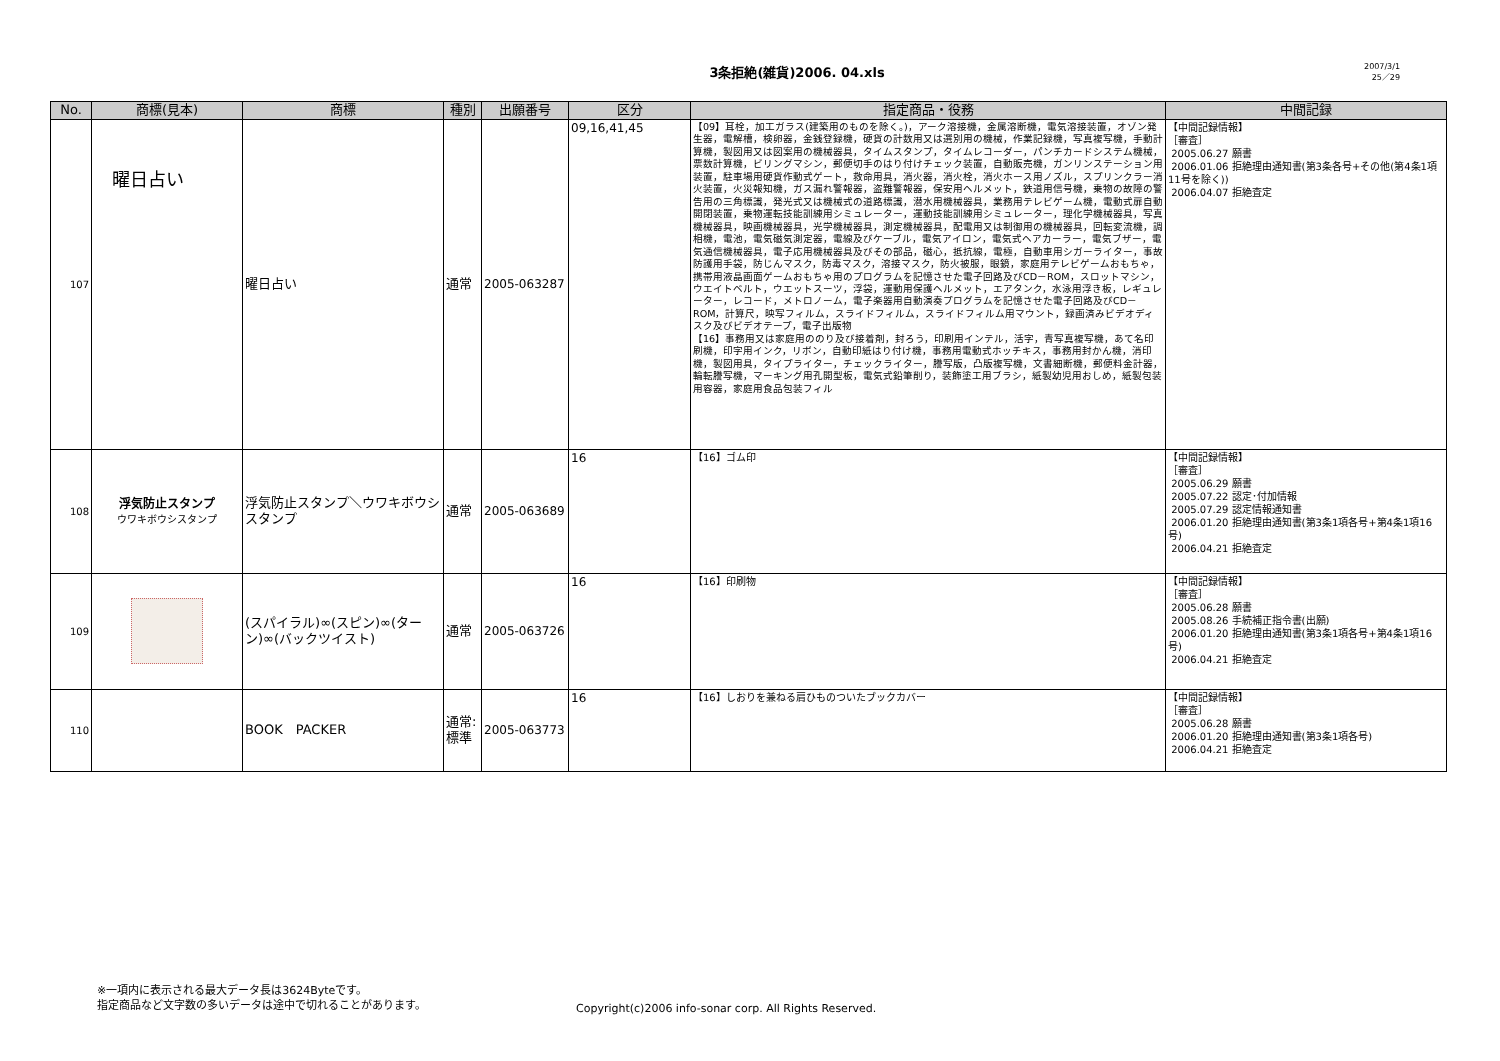3条拒絶(雑貨)2006. 04.xls
2007/3/1
25／29
| No. | 商標(見本) | 商標 | 種別 | 出願番号 | 区分 | 指定商品・役務 | 中間記録 |
| --- | --- | --- | --- | --- | --- | --- | --- |
| 107 | 曜日占い | 曜日占い | 通常 | 2005-063287 | 09,16,41,45 | 【09】耳栓，加工ガラス(建築用のものを除く。)，アーク溶接機，金属溶断機，電気溶接装置，オゾン発生器，電解槽，検卵器，金銭登録機，硬貨の計数用又は選別用の機械，作業記録機，写真複写機，手動計算機，製図用又は図案用の機械器具，タイムスタンプ，タイムレコーダー，パンチカードシステム機械，票数計算機，ビリングマシン，郵便切手のはり付けチェック装置，自動販売機，ガンリンステーション用装置，駐車場用硬貨作動式ゲート，救命用具，消火器，消火栓，消火ホース用ノズル，スプリンクラー消火装置，火災報知機，ガス漏れ警報器，盗難警報器，保安用ヘルメット，鉄道用信号機，乗物の故障の警告用の三角標識，発光式又は機械式の道路標識，潜水用機械器具，業務用テレビゲーム機，電動式扉自動開閉装置，乗物運転技能訓練用シミュレーター，運動技能訓練用シミュレーター，理化学機械器具，写真機械器具，映画機械器具，光学機械器具，測定機械器具，配電用又は制御用の機械器具，回転変流機，調相機，電池，電気磁気測定器，電線及びケーブル，電気アイロン，電気式ヘアカーラー，電気ブザー，電気通信機械器具，電子応用機械器具及びその部品，磁心，抵抗線，電極，自動車用シガーライター，事故防護用手袋，防じんマスク，防毒マスク，溶接マスク，防火被服，眼鏡，家庭用テレビゲームおもちゃ，携帯用液晶画面ゲームおもちゃ用のプログラムを記憶させた電子回路及びCD－ROM，スロットマシン，ウエイトベルト，ウエットスーツ，浮袋，運動用保護ヘルメット，エアタンク，水泳用浮き板，レギュレーター，レコード，メトロノーム，電子楽器用自動演奏プログラムを記憶させた電子回路及びCD－ROM，計算尺，映写フィルム，スライドフィルム，スライドフィルム用マウント，録画済みビデオディスク及びビデオテープ，電子出版物 【16】事務用又は家庭用ののり及び接着剤，封ろう，印刷用インテル，活字，青写真複写機，あて名印刷機，印字用インク，リボン，自動印紙はり付け機，事務用電動式ホッチキス，事務用封かん機，消印機，製図用具，タイプライター，チェックライター，謄写版，凸版複写機，文書細断機，郵便料金計器，輪転謄写機，マーキング用孔開型板，電気式鉛筆削り，装飾塗工用ブラシ，紙製幼児用おしめ，紙製包装用容器，家庭用食品包装フィル | 【中間記録情報】 ［審査］ 2005.06.27 願書 2006.01.06 拒絶理由通知書(第3条各号+その他(第4条1項11号を除く)) 2006.04.07 拒絶査定 |
| 108 | 浮気防止スタンプ ウワキボウシスタンプ | 浮気防止スタンプ＼ウワキボウシスタンプ | 通常 | 2005-063689 | 16 | 【16】ゴム印 | 【中間記録情報】 ［審査］ 2005.06.29 願書 2005.07.22 認定･付加情報 2005.07.29 認定情報通知書 2006.01.20 拒絶理由通知書(第3条1項各号+第4条1項16号) 2006.04.21 拒絶査定 |
| 109 | | (スパイラル)∞(スピン)∞(ターン)∞(バックツイスト) | 通常 | 2005-063726 | 16 | 【16】印刷物 | 【中間記録情報】 ［審査］ 2005.06.28 願書 2005.08.26 手続補正指令書(出願) 2006.01.20 拒絶理由通知書(第3条1項各号+第4条1項16号) 2006.04.21 拒絶査定 |
| 110 | | BOOK PACKER | 通常:標準 | 2005-063773 | 16 | 【16】しおりを兼ねる肩ひものついたブックカバー | 【中間記録情報】 ［審査］ 2005.06.28 願書 2006.01.20 拒絶理由通知書(第3条1項各号) 2006.04.21 拒絶査定 |
※一項内に表示される最大データ長は3624Byteです。
指定商品など文字数の多いデータは途中で切れることがあります。
Copyright(c)2006 info-sonar corp. All Rights Reserved.